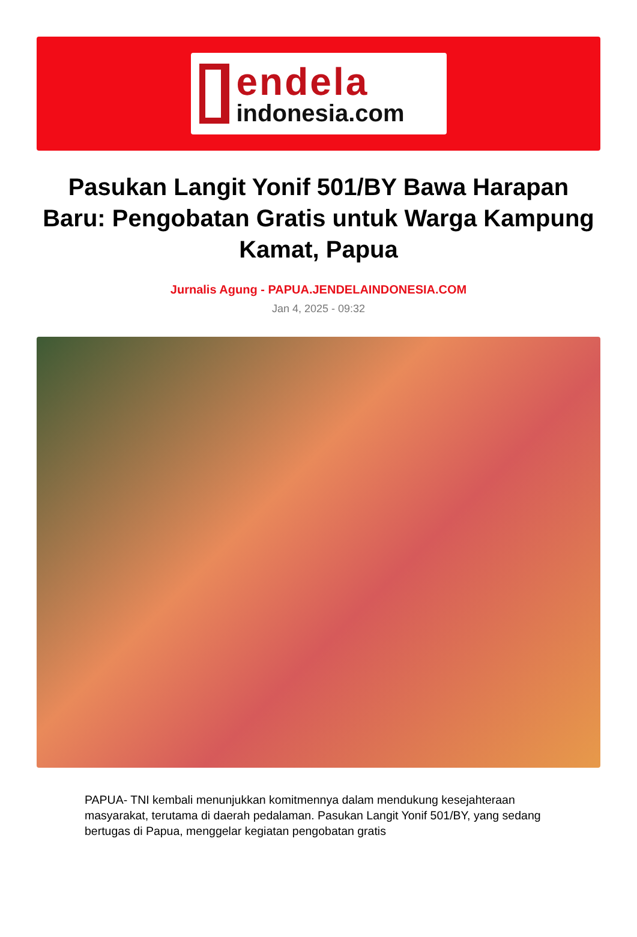endela
indonesia.com
Pasukan Langit Yonif 501/BY Bawa Harapan Baru: Pengobatan Gratis untuk Warga Kampung Kamat, Papua
Jurnalis Agung - PAPUA.JENDELAINDONESIA.COM
Jan 4, 2025 - 09:32
PAPUA- TNI kembali menunjukkan komitmennya dalam mendukung kesejahteraan masyarakat, terutama di daerah pedalaman. Pasukan Langit Yonif 501/BY, yang sedang bertugas di Papua, menggelar kegiatan pengobatan gratis